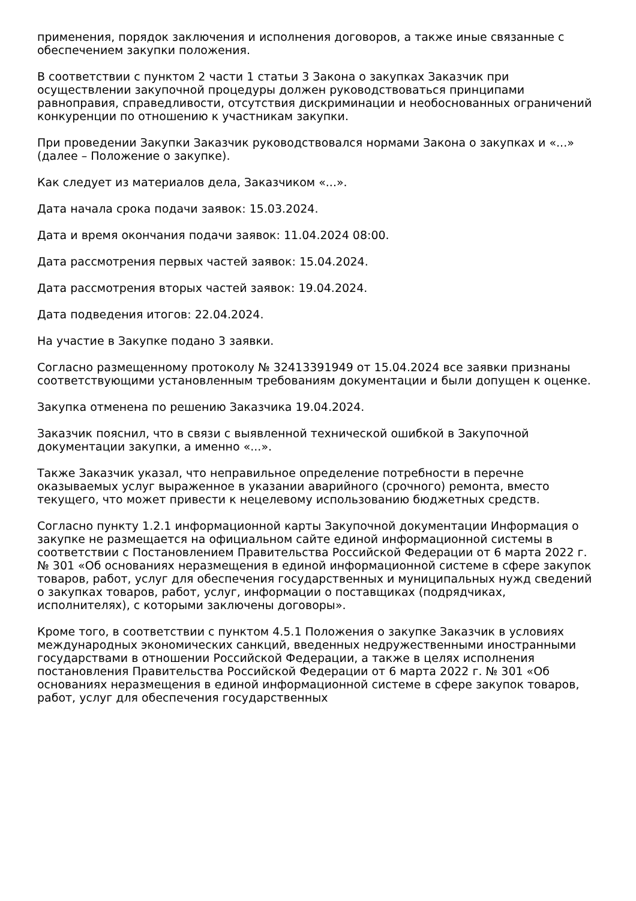применения, порядок заключения и исполнения договоров, а также иные связанные с обеспечением закупки положения.
В соответствии с пунктом 2 части 1 статьи 3 Закона о закупках Заказчик при осуществлении закупочной процедуры должен руководствоваться принципами равноправия, справедливости, отсутствия дискриминации и необоснованных ограничений конкуренции по отношению к участникам закупки.
При проведении Закупки Заказчик руководствовался нормами Закона о закупках и «...» (далее – Положение о закупке).
Как следует из материалов дела, Заказчиком «...».
Дата начала срока подачи заявок: 15.03.2024.
Дата и время окончания подачи заявок: 11.04.2024 08:00.
Дата рассмотрения первых частей заявок: 15.04.2024.
Дата рассмотрения вторых частей заявок: 19.04.2024.
Дата подведения итогов: 22.04.2024.
На участие в Закупке подано 3 заявки.
Согласно размещенному протоколу № 32413391949 от 15.04.2024 все заявки признаны соответствующими установленным требованиям документации и были допущен к оценке.
Закупка отменена по решению Заказчика 19.04.2024.
Заказчик пояснил, что в связи с выявленной технической ошибкой в Закупочной документации закупки, а именно «...».
Также Заказчик указал, что неправильное определение потребности в перечне оказываемых услуг выраженное в указании аварийного (срочного) ремонта, вместо текущего, что может привести к нецелевому использованию бюджетных средств.
Согласно пункту 1.2.1 информационной карты Закупочной документации Информация о закупке не размещается на официальном сайте единой информационной системы в соответствии с Постановлением Правительства Российской Федерации от 6 марта 2022 г. № 301 «Об основаниях неразмещения в единой информационной системе в сфере закупок товаров, работ, услуг для обеспечения государственных и муниципальных нужд сведений о закупках товаров, работ, услуг, информации о поставщиках (подрядчиках, исполнителях), с которыми заключены договоры».
Кроме того, в соответствии с пунктом 4.5.1 Положения о закупке Заказчик в условиях международных экономических санкций, введенных недружественными иностранными государствами в отношении Российской Федерации, а также в целях исполнения постановления Правительства Российской Федерации от 6 марта 2022 г. № 301 «Об основаниях неразмещения в единой информационной системе в сфере закупок товаров, работ, услуг для обеспечения государственных